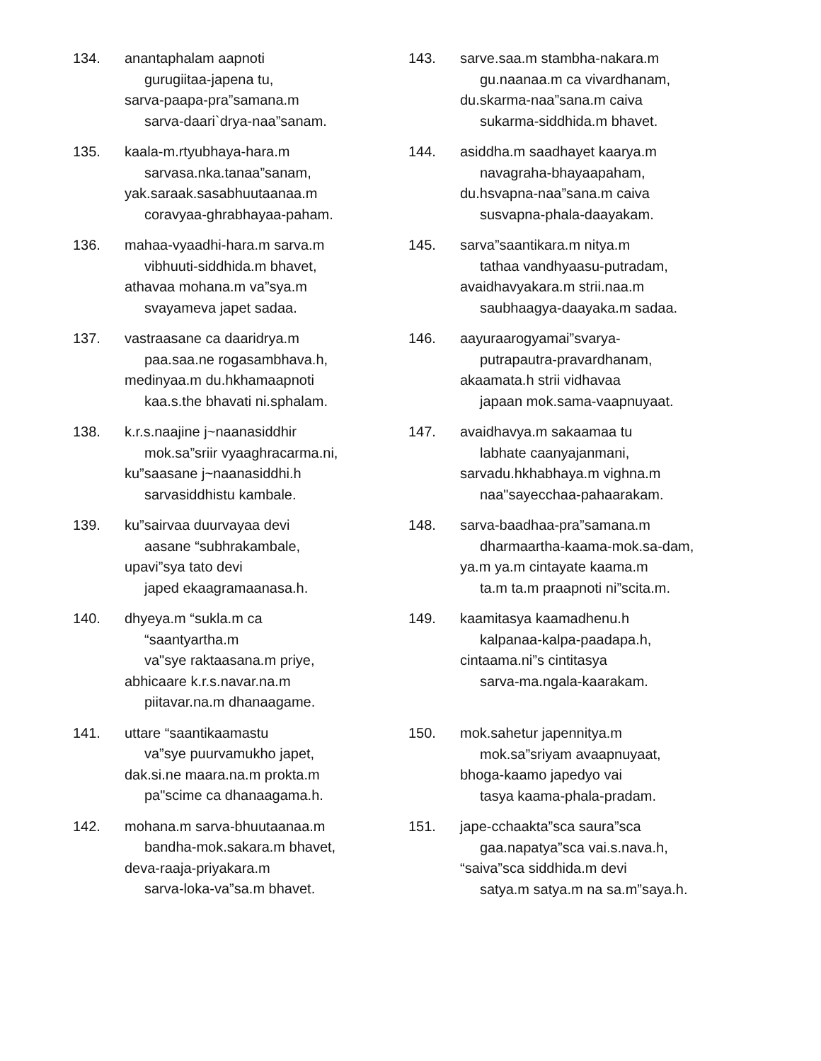134. anantaphalam aapnoti
gurugiitaa-japena tu,
sarva-paapa-pra”samana.m
sarva-daari`drya-naa”sanam.
135. kaala-m.rtyubhaya-hara.m
sarvasa.nka.tanaa”sanam,
yak.saraak.sasabhuutaanaa.m
coravyaa-ghrabhayaa-paham.
136. mahaa-vyaadhi-hara.m sarva.m
vibhuuti-siddhida.m bhavet,
athavaa mohana.m va”sya.m
svayameva japet sadaa.
137. vastraasane ca daaridrya.m
paa.saa.ne rogasambhava.h,
medinyaa.m du.hkhamaapnoti
kaa.s.the bhavati ni.sphalam.
138. k.r.s.naajine j~naanasiddhir
mok.sa”sriir vyaaghracarma.ni,
ku”saasane j~naanasiddhi.h
sarvasiddhistu kambale.
139. ku”sairvaa duurvayaa devi
aasane “subhrakambale,
upavi”sya tato devi
japed ekaagramaanasa.h.
140. dhyeya.m “sukla.m ca
“saantyartha.m
va"sye raktaasana.m priye,
abhicaare k.r.s.navar.na.m
piitavar.na.m dhanaagame.
141. uttare “saantikaamastu
va”sye puurvamukho japet,
dak.si.ne maara.na.m prokta.m
pa"scime ca dhanaagama.h.
142. mohana.m sarva-bhuutaanaa.m
bandha-mok.sakara.m bhavet,
deva-raaja-priyakara.m
sarva-loka-va”sa.m bhavet.
143. sarve.saa.m stambha-nakara.m
gu.naanaa.m ca vivardhanam,
du.skarma-naa”sana.m caiva
sukarma-siddhida.m bhavet.
144. asiddha.m saadhayet kaarya.m
navagraha-bhayaapaham,
du.hsvapna-naa”sana.m caiva
susvapna-phala-daayakam.
145. sarva”saantikara.m nitya.m
tathaa vandhyaasu-putradam,
avaidhavyakara.m strii.naa.m
saubhaagya-daayaka.m sadaa.
146. aayuraarogyamai”svarya-
putrapautra-pravardhanam,
akaamata.h strii vidhavaa
japaan mok.sama-vaapnuyaat.
147. avaidhavya.m sakaamaa tu
labhate caanyajanmani,
sarvadu.hkhabhaya.m vighna.m
naa"sayecchaa-pahaarakam.
148. sarva-baadhaa-pra”samana.m
dharmaartha-kaama-mok.sa-dam,
ya.m ya.m cintayate kaama.m
ta.m ta.m praapnoti ni”scita.m.
149. kaamitasya kaamadhenu.h
kalpanaa-kalpa-paadapa.h,
cintaama.ni”s cintitasya
sarva-ma.ngala-kaarakam.
150. mok.sahetur japennitya.m
mok.sa”sriyam avaapnuyaat,
bhoga-kaamo japedyo vai
tasya kaama-phala-pradam.
151. jape-cchaakta”sca saura”sca
gaa.napatya”sca vai.s.nava.h,
“saiva”sca siddhida.m devi
satya.m satya.m na sa.m”saya.h.